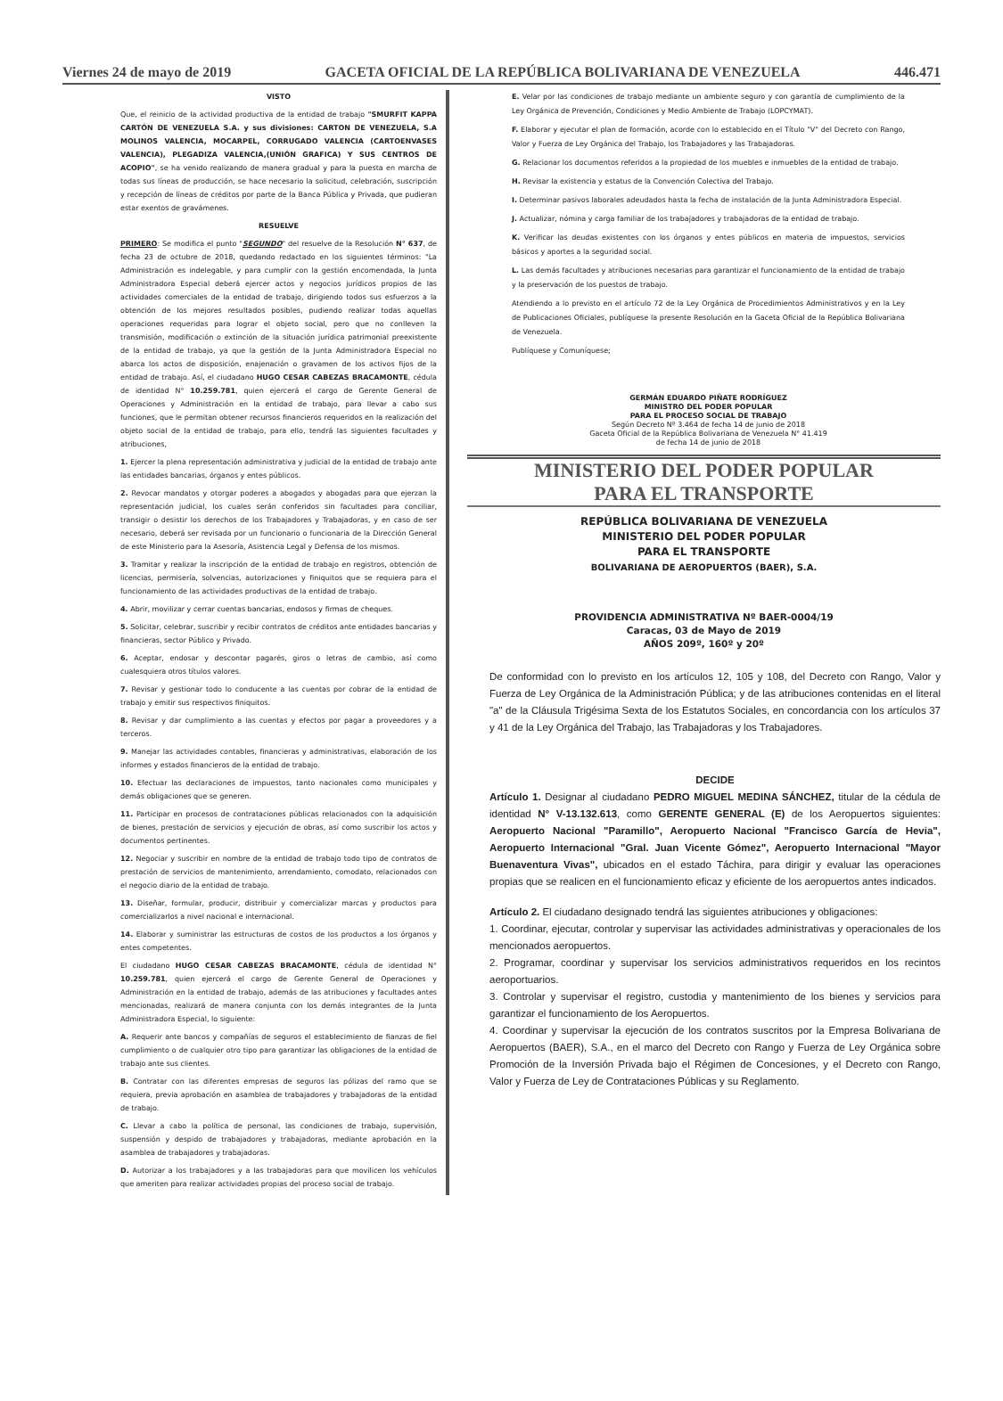Viernes 24 de mayo de 2019 GACETA OFICIAL DE LA REPÚBLICA BOLIVARIANA DE VENEZUELA 446.471
VISTO
Que, el reinicio de la actividad productiva de la entidad de trabajo "SMURFIT KAPPA CARTÓN DE VENEZUELA S.A. y sus divisiones: CARTON DE VENEZUELA, S.A MOLINOS VALENCIA, MOCARPEL, CORRUGADO VALENCIA (CARTOENVASES VALENCIA), PLEGADIZA VALENCIA,(UNIÓN GRAFICA) Y SUS CENTROS DE ACOPIO", se ha venido realizando de manera gradual y para la puesta en marcha de todas sus líneas de producción, se hace necesario la solicitud, celebración, suscripción y recepción de líneas de créditos por parte de la Banca Pública y Privada, que pudieran estar exentos de gravámenes.
RESUELVE
PRIMERO: Se modifica el punto "SEGUNDO" del resuelve de la Resolución N° 637, de fecha 23 de octubre de 2018, quedando redactado en los siguientes términos: "La Administración es indelegable, y para cumplir con la gestión encomendada, la Junta Administradora Especial deberá ejercer actos y negocios jurídicos propios de las actividades comerciales de la entidad de trabajo, dirigiendo todos sus esfuerzos a la obtención de los mejores resultados posibles, pudiendo realizar todas aquellas operaciones requeridas para lograr el objeto social, pero que no conlleven la transmisión, modificación o extinción de la situación jurídica patrimonial preexistente de la entidad de trabajo, ya que la gestión de la Junta Administradora Especial no abarca los actos de disposición, enajenación o gravamen de los activos fijos de la entidad de trabajo. Así, el ciudadano HUGO CESAR CABEZAS BRACAMONTE, cédula de identidad N° 10.259.781, quien ejercerá el cargo de Gerente General de Operaciones y Administración en la entidad de trabajo, para llevar a cabo sus funciones, que le permitan obtener recursos financieros requeridos en la realización del objeto social de la entidad de trabajo, para ello, tendrá las siguientes facultades y atribuciones,
1. Ejercer la plena representación administrativa y judicial de la entidad de trabajo ante las entidades bancarias, órganos y entes públicos.
2. Revocar mandatos y otorgar poderes a abogados y abogadas para que ejerzan la representación judicial, los cuales serán conferidos sin facultades para conciliar, transigir o desistir los derechos de los Trabajadores y Trabajadoras, y en caso de ser necesario, deberá ser revisada por un funcionario o funcionaria de la Dirección General de este Ministerio para la Asesoría, Asistencia Legal y Defensa de los mismos.
3. Tramitar y realizar la inscripción de la entidad de trabajo en registros, obtención de licencias, permisería, solvencias, autorizaciones y finiquitos que se requiera para el funcionamiento de las actividades productivas de la entidad de trabajo.
4. Abrir, movilizar y cerrar cuentas bancarias, endosos y firmas de cheques.
5. Solicitar, celebrar, suscribir y recibir contratos de créditos ante entidades bancarias y financieras, sector Público y Privado.
6. Aceptar, endosar y descontar pagarés, giros o letras de cambio, así como cualesquiera otros títulos valores.
7. Revisar y gestionar todo lo conducente a las cuentas por cobrar de la entidad de trabajo y emitir sus respectivos finiquitos.
8. Revisar y dar cumplimiento a las cuentas y efectos por pagar a proveedores y a terceros.
9. Manejar las actividades contables, financieras y administrativas, elaboración de los informes y estados financieros de la entidad de trabajo.
10. Efectuar las declaraciones de impuestos, tanto nacionales como municipales y demás obligaciones que se generen.
11. Participar en procesos de contrataciones públicas relacionados con la adquisición de bienes, prestación de servicios y ejecución de obras, así como suscribir los actos y documentos pertinentes.
12. Negociar y suscribir en nombre de la entidad de trabajo todo tipo de contratos de prestación de servicios de mantenimiento, arrendamiento, comodato, relacionados con el negocio diario de la entidad de trabajo.
13. Diseñar, formular, producir, distribuir y comercializar marcas y productos para comercializarlos a nivel nacional e internacional.
14. Elaborar y suministrar las estructuras de costos de los productos a los órganos y entes competentes.
El ciudadano HUGO CESAR CABEZAS BRACAMONTE, cédula de identidad N° 10.259.781, quien ejercerá el cargo de Gerente General de Operaciones y Administración en la entidad de trabajo, además de las atribuciones y facultades antes mencionadas, realizará de manera conjunta con los demás integrantes de la Junta Administradora Especial, lo siguiente:
A. Requerir ante bancos y compañías de seguros el establecimiento de fianzas de fiel cumplimiento o de cualquier otro tipo para garantizar las obligaciones de la entidad de trabajo ante sus clientes.
B. Contratar con las diferentes empresas de seguros las pólizas del ramo que se requiera, previa aprobación en asamblea de trabajadores y trabajadoras de la entidad de trabajo.
C. Llevar a cabo la política de personal, las condiciones de trabajo, supervisión, suspensión y despido de trabajadores y trabajadoras, mediante aprobación en la asamblea de trabajadores y trabajadoras.
D. Autorizar a los trabajadores y a las trabajadoras para que movilicen los vehículos que ameriten para realizar actividades propias del proceso social de trabajo.
E. Velar por las condiciones de trabajo mediante un ambiente seguro y con garantía de cumplimiento de la Ley Orgánica de Prevención, Condiciones y Medio Ambiente de Trabajo (LOPCYMAT).
F. Elaborar y ejecutar el plan de formación, acorde con lo establecido en el Título "V" del Decreto con Rango, Valor y Fuerza de Ley Orgánica del Trabajo, los Trabajadores y las Trabajadoras.
G. Relacionar los documentos referidos a la propiedad de los muebles e inmuebles de la entidad de trabajo.
H. Revisar la existencia y estatus de la Convención Colectiva del Trabajo.
I. Determinar pasivos laborales adeudados hasta la fecha de instalación de la Junta Administradora Especial.
J. Actualizar, nómina y carga familiar de los trabajadores y trabajadoras de la entidad de trabajo.
K. Verificar las deudas existentes con los órganos y entes públicos en materia de impuestos, servicios básicos y aportes a la seguridad social.
L. Las demás facultades y atribuciones necesarias para garantizar el funcionamiento de la entidad de trabajo y la preservación de los puestos de trabajo.
Atendiendo a lo previsto en el artículo 72 de la Ley Orgánica de Procedimientos Administrativos y en la Ley de Publicaciones Oficiales, publíquese la presente Resolución en la Gaceta Oficial de la República Bolivariana de Venezuela.
Publíquese y Comuníquese;
GERMÁN EDUARDO PIÑATE RODRÍGUEZ
MINISTRO DEL PODER POPULAR
PARA EL PROCESO SOCIAL DE TRABAJO
Según Decreto Nº 3.464 de fecha 14 de junio de 2018
Gaceta Oficial de la República Bolivariana de Venezuela N° 41.419
de fecha 14 de junio de 2018
MINISTERIO DEL PODER POPULAR
PARA EL TRANSPORTE
REPÚBLICA BOLIVARIANA DE VENEZUELA
MINISTERIO DEL PODER POPULAR
PARA EL TRANSPORTE
BOLIVARIANA DE AEROPUERTOS (BAER), S.A.
PROVIDENCIA ADMINISTRATIVA Nº BAER-0004/19
Caracas, 03 de Mayo de 2019
AÑOS 209º, 160º y 20º
De conformidad con lo previsto en los artículos 12, 105 y 108, del Decreto con Rango, Valor y Fuerza de Ley Orgánica de la Administración Pública; y de las atribuciones contenidas en el literal "a" de la Cláusula Trigésima Sexta de los Estatutos Sociales, en concordancia con los artículos 37 y 41 de la Ley Orgánica del Trabajo, las Trabajadoras y los Trabajadores.
DECIDE
Artículo 1. Designar al ciudadano PEDRO MIGUEL MEDINA SÁNCHEZ, titular de la cédula de identidad N° V-13.132.613, como GERENTE GENERAL (E) de los Aeropuertos siguientes: Aeropuerto Nacional "Paramillo", Aeropuerto Nacional "Francisco García de Hevia", Aeropuerto Internacional "Gral. Juan Vicente Gómez", Aeropuerto Internacional "Mayor Buenaventura Vivas", ubicados en el estado Táchira, para dirigir y evaluar las operaciones propias que se realicen en el funcionamiento eficaz y eficiente de los aeropuertos antes indicados.
Artículo 2. El ciudadano designado tendrá las siguientes atribuciones y obligaciones:
1. Coordinar, ejecutar, controlar y supervisar las actividades administrativas y operacionales de los mencionados aeropuertos.
2. Programar, coordinar y supervisar los servicios administrativos requeridos en los recintos aeroportuarios.
3. Controlar y supervisar el registro, custodia y mantenimiento de los bienes y servicios para garantizar el funcionamiento de los Aeropuertos.
4. Coordinar y supervisar la ejecución de los contratos suscritos por la Empresa Bolivariana de Aeropuertos (BAER), S.A., en el marco del Decreto con Rango y Fuerza de Ley Orgánica sobre Promoción de la Inversión Privada bajo el Régimen de Concesiones, y el Decreto con Rango, Valor y Fuerza de Ley de Contrataciones Públicas y su Reglamento.